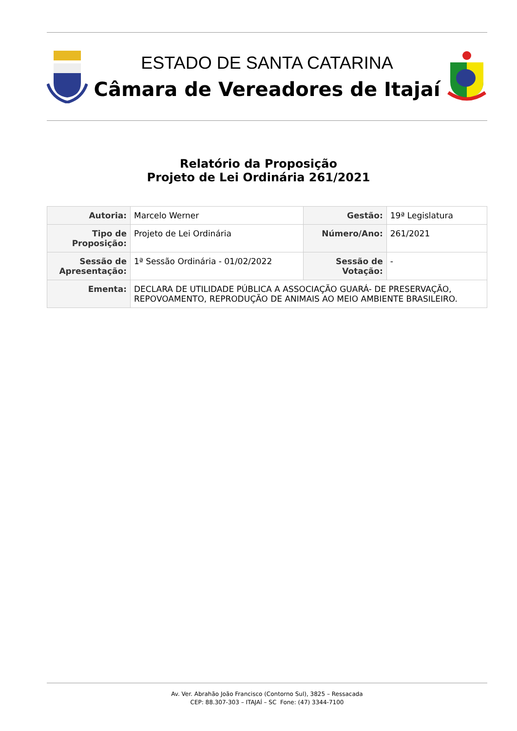ESTADO DE SANTA CATARINA
Câmara de Vereadores de Itajaí
Relatório da Proposição
Projeto de Lei Ordinária 261/2021
| Autoria: | Marcelo Werner | Gestão: | 19ª Legislatura |
| Tipo de Proposição: | Projeto de Lei Ordinária | Número/Ano: | 261/2021 |
| Sessão de Apresentação: | 1ª Sessão Ordinária - 01/02/2022 | Sessão de Votação: | - |
| Ementa: | DECLARA DE UTILIDADE PÚBLICA A ASSOCIAÇÃO GUARÁ- DE PRESERVAÇÃO, REPOVOAMENTO, REPRODUÇÃO DE ANIMAIS AO MEIO AMBIENTE BRASILEIRO. | | |
Av. Ver. Abrahão João Francisco (Contorno Sul), 3825 – Ressacada
CEP: 88.307-303 – ITAJAÍ – SC Fone: (47) 3344-7100